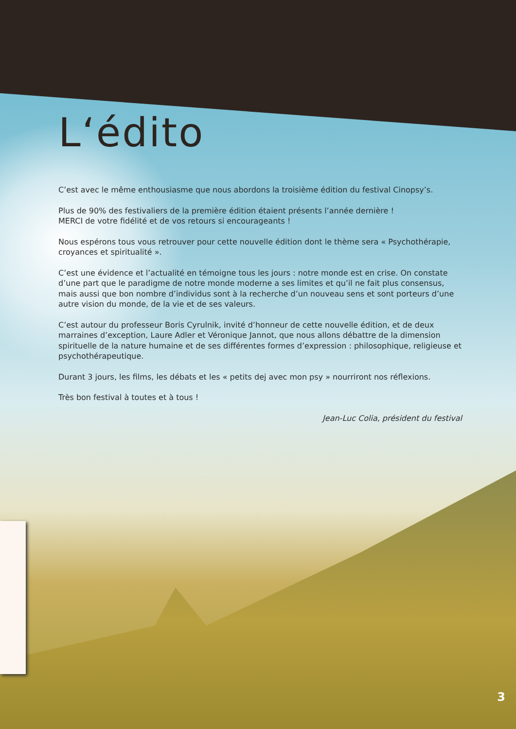L‘édito
C’est avec le même enthousiasme que nous abordons la troisième édition du festival Cinopsy’s.
Plus de 90% des festivaliers de la première édition étaient présents l’année dernière !
MERCI de votre fidélité et de vos retours si encourageants !
Nous espérons tous vous retrouver pour cette nouvelle édition dont le thème sera « Psychothérapie, croyances et spiritualité ».
C’est une évidence et l’actualité en témoigne tous les jours : notre monde est en crise. On constate d’une part que le paradigme de notre monde moderne a ses limites et qu’il ne fait plus consensus, mais aussi que bon nombre d’individus sont à la recherche d’un nouveau sens et sont porteurs d’une autre vision du monde, de la vie et de ses valeurs.
C’est autour du professeur Boris Cyrulnik, invité d’honneur de cette nouvelle édition, et de deux marraines d’exception, Laure Adler et Véronique Jannot, que nous allons débattre de la dimension spirituelle de la nature humaine et de ses différentes formes d’expression : philosophique, religieuse et psychothérapeutique.
Durant 3 jours, les films, les débats et les « petits dej avec mon psy » nourriront nos réflexions.
Très bon festival à toutes et à tous !
Jean-Luc Colia, président du festival
3